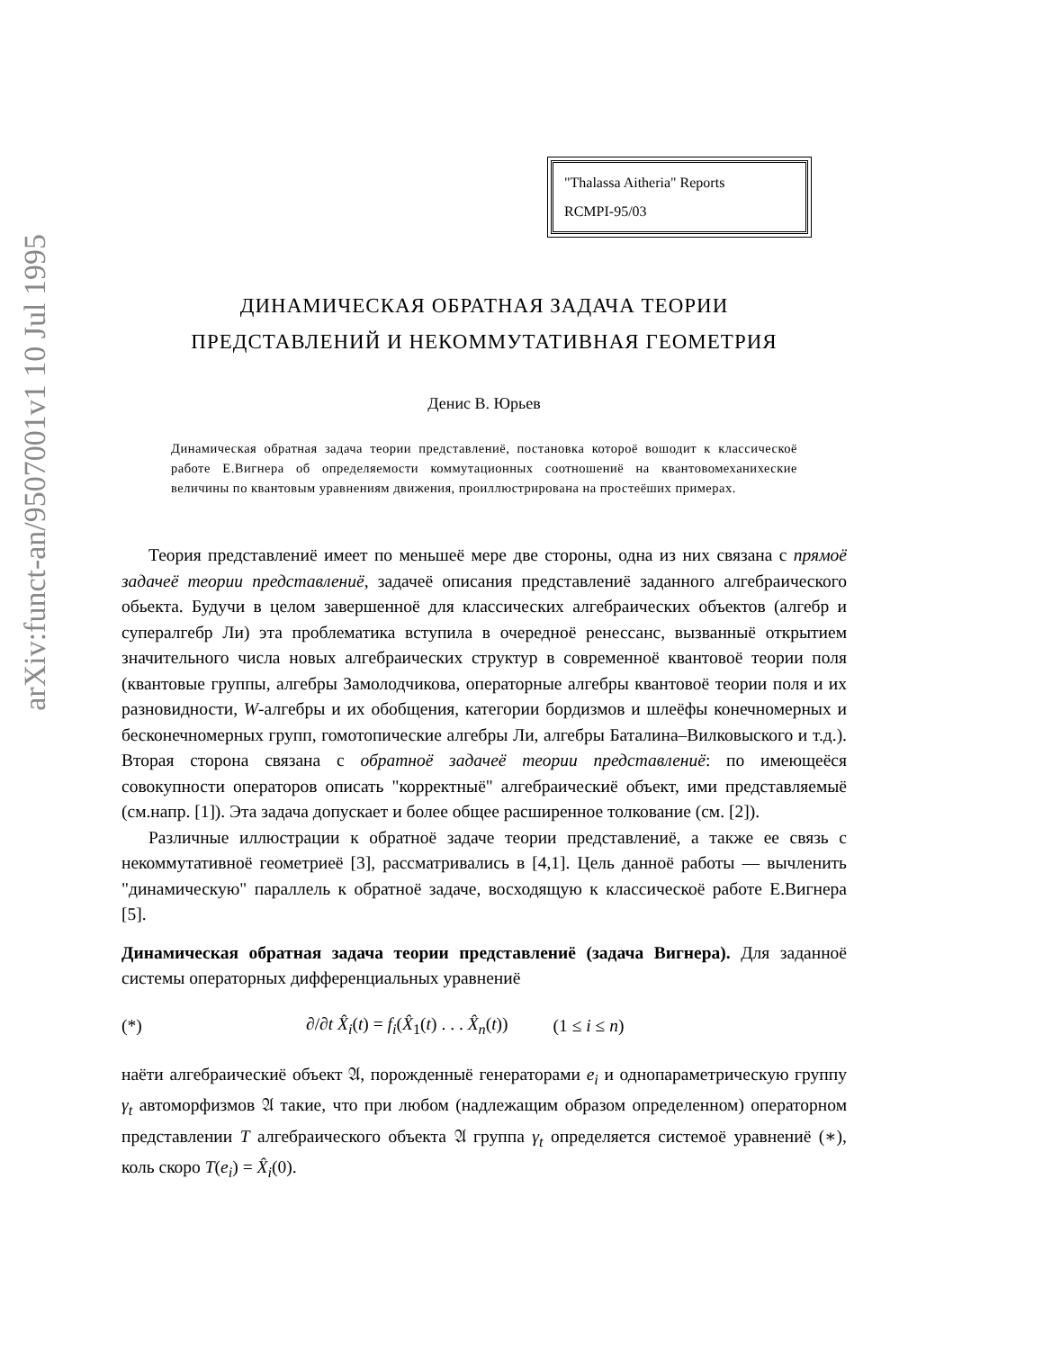arXiv:funct-an/9507001v1 10 Jul 1995
"Thalassa Aitheria" Reports
RCMPI-95/03
ДИНАМИЧЕСКАЯ ОБРАТНАЯ ЗАДАЧА ТЕОРИИ
ПРЕДСТАВЛЕНИЙ И НЕКОММУТАТИВНАЯ ГЕОМЕТРИЯ
Денис В. Юрьев
Динамическая обратная задача теории представлениё, постановка которoё вошодит к классическоё работе Е.Вигнера об определяемости коммутационных соотношениё на квантовомеханихеские величины по квантовым уравнениям движения, проиллюстрирована на простеёших примерах.
Теория представлениё имеет по меньшеё мере две стороны, одна из них связана с прямоё задачеё теории представлениё, задачеё описания представлениё заданного алгебраического обьекта. Будучи в целом завершенноё для классических алгебраических объектов (алгебр и супералгебр Ли) эта проблематика вступила в очередноё ренессанс, вызванныё открытием значительного числа новых алгебраических структур в современноё квантовоё теории поля (квантовые группы, алгебры Замолодчикова, операторные алгебры квантовоё теории поля и их разновидности, W-алгебры и их обобщения, категории бордизмов и шлеёфы конечномерных и бесконечномерных групп, гомотопические алгебры Ли, алгебры Баталина–Вилковыского и т.д.). Вторая сторона связана с обратноё задачеё теории представлениё: по имеющеёся совокупности операторов описать "корректныё" алгебраическиё объект, ими представляемыё (см.напр. [1]). Эта задача допускает и более общее расширенное толкование (см. [2]).
Различные иллюстрации к обратноё задаче теории представлениё, а также ее связь с некоммутативноё геометриеё [3], рассматривались в [4,1]. Цель данноё работы — вычленить "динамическую" параллель к обратноё задаче, восходящую к классическоё работе Е.Вигнера [5].
Динамическая обратная задача теории представлениё (задача Вигнера). Для заданноё системы операторных дифференциальных уравнениё
(*) ∂/∂t X̂<sub>i</sub>(t) = f<sub>i</sub>(X̂<sub>1</sub>(t) . . . X̂<sub>n</sub>(t)) (1 ≤ i ≤ n)
наёти алгебраическиё объект 𝔄, порожденныё генераторами e<sub>i</sub> и однопараметрическую группу γ<sub>t</sub> автоморфизмов 𝔄 такие, что при любом (надлежащим образом определенном) операторном представлении T алгебраического объекта 𝔄 группа γ<sub>t</sub> определяется системоё уравнениё (∗), коль скоро T(e<sub>i</sub>) = X̂<sub>i</sub>(0).